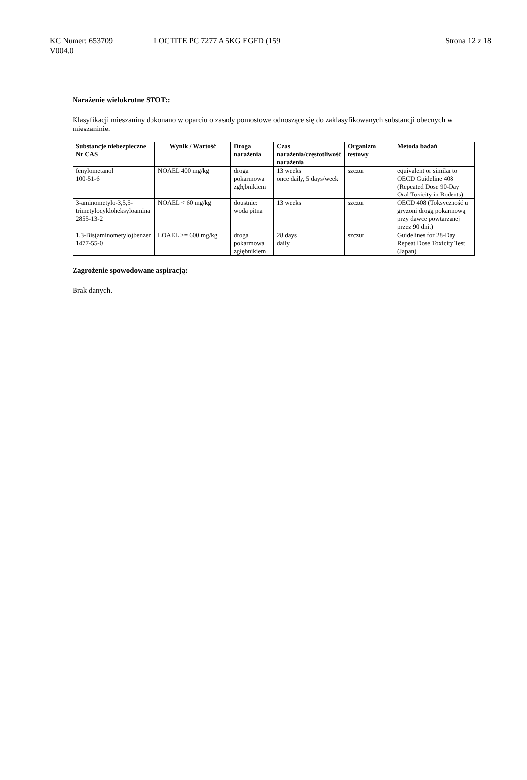KC Numer: 653709
V004.0
LOCTITE PC 7277 A 5KG EGFD (159
Strona 12 z 18
Narażenie wielokrotne STOT::
Klasyfikacji mieszaniny dokonano w oparciu o zasady pomostowe odnoszące się do zaklasyfikowanych substancji obecnych w mieszaninie.
| Substancje niebezpieczne Nr CAS | Wynik / Wartość | Droga narażenia | Czas narażenia/częstotliwość narażenia | Organizm testowy | Metoda badań |
| --- | --- | --- | --- | --- | --- |
| fenylometanol 100-51-6 | NOAEL 400 mg/kg | droga pokarmowa zgłębnikiem | 13 weeks once daily, 5 days/week | szczur | equivalent or similar to OECD Guideline 408 (Repeated Dose 90-Day Oral Toxicity in Rodents) |
| 3-aminometylo-3,5,5-trimetylocykloheksyloamina 2855-13-2 | NOAEL < 60 mg/kg | doustnie: woda pitna | 13 weeks | szczur | OECD 408 (Toksyczność u gryzoni drogą pokarmową przy dawce powtarzanej przez 90 dni.) |
| 1,3-Bis(aminometylo)benzen 1477-55-0 | LOAEL >= 600 mg/kg | droga pokarmowa zgłębnikiem | 28 days daily | szczur | Guidelines for 28-Day Repeat Dose Toxicity Test (Japan) |
Zagrożenie spowodowane aspiracją:
Brak danych.